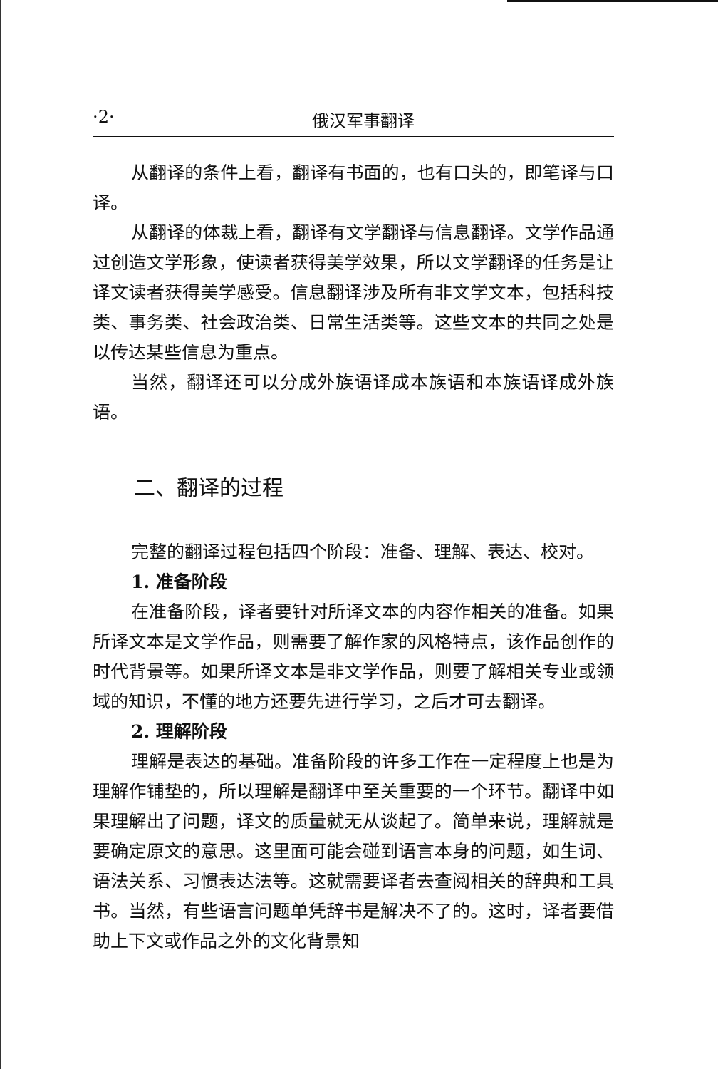·2· 俄汉军事翻译
从翻译的条件上看，翻译有书面的，也有口头的，即笔译与口译。
从翻译的体裁上看，翻译有文学翻译与信息翻译。文学作品通过创造文学形象，使读者获得美学效果，所以文学翻译的任务是让译文读者获得美学感受。信息翻译涉及所有非文学文本，包括科技类、事务类、社会政治类、日常生活类等。这些文本的共同之处是以传达某些信息为重点。
当然，翻译还可以分成外族语译成本族语和本族语译成外族语。
二、翻译的过程
完整的翻译过程包括四个阶段：准备、理解、表达、校对。
1. 准备阶段
在准备阶段，译者要针对所译文本的内容作相关的准备。如果所译文本是文学作品，则需要了解作家的风格特点，该作品创作的时代背景等。如果所译文本是非文学作品，则要了解相关专业或领域的知识，不懂的地方还要先进行学习，之后才可去翻译。
2. 理解阶段
理解是表达的基础。准备阶段的许多工作在一定程度上也是为理解作铺垫的，所以理解是翻译中至关重要的一个环节。翻译中如果理解出了问题，译文的质量就无从谈起了。简单来说，理解就是要确定原文的意思。这里面可能会碰到语言本身的问题，如生词、语法关系、习惯表达法等。这就需要译者去查阅相关的辞典和工具书。当然，有些语言问题单凭辞书是解决不了的。这时，译者要借助上下文或作品之外的文化背景知